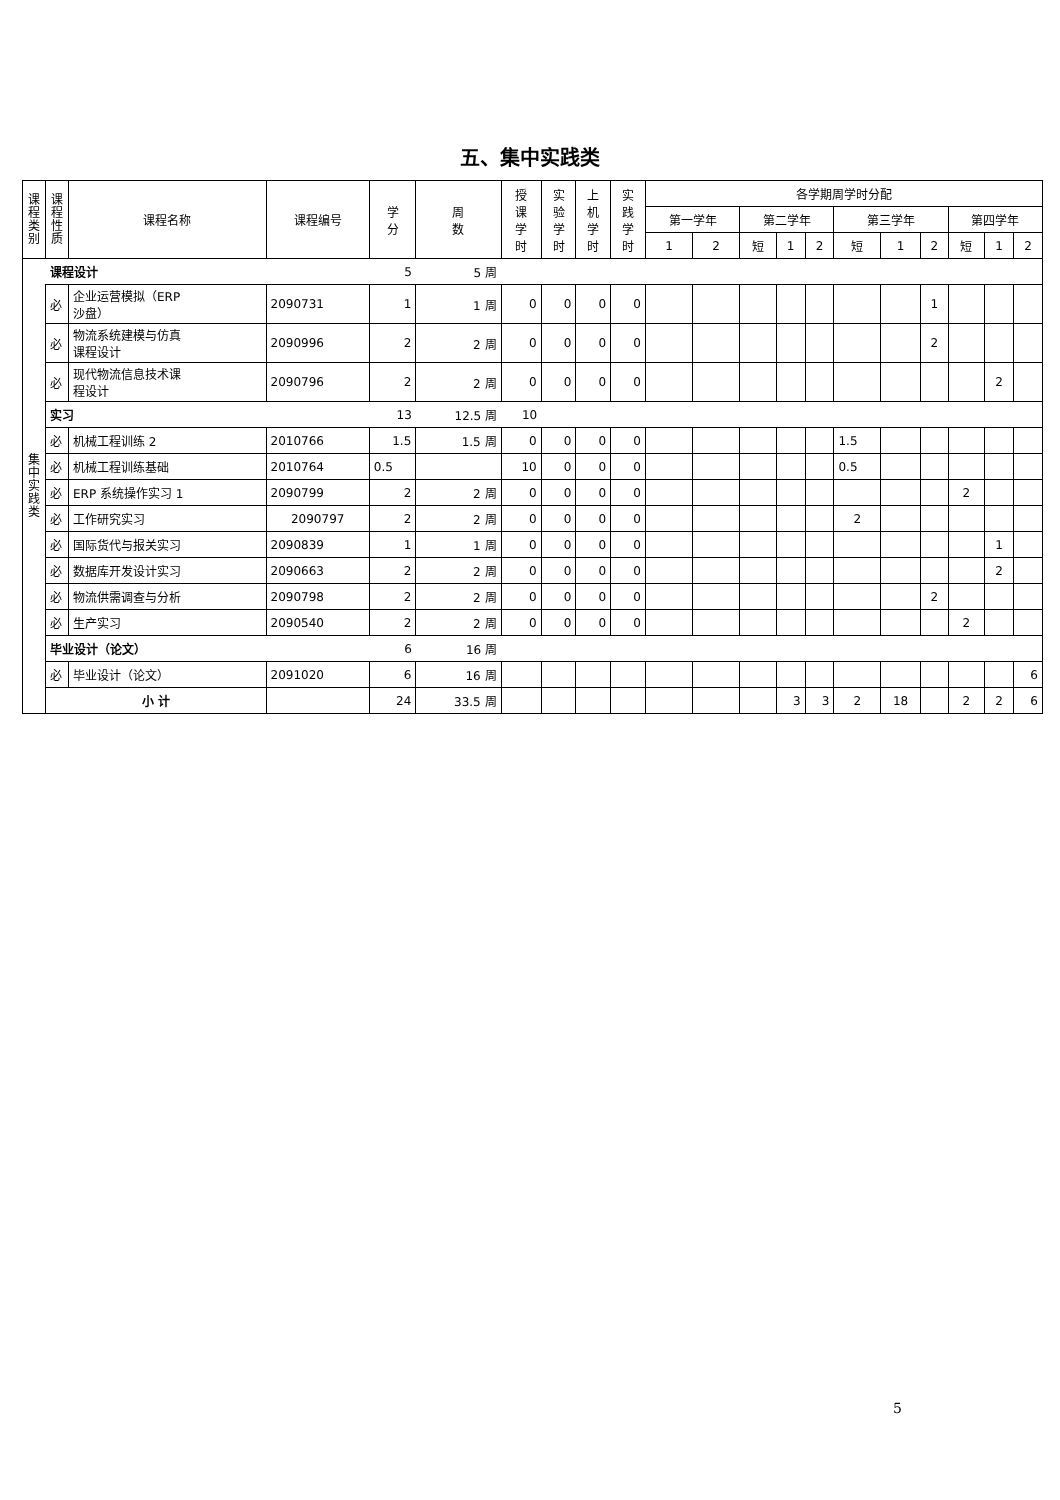五、集中实践类
| 课 程 类 别 | 课 程 性 质 | 课程名称 | 课程编号 | 学 分 | 周 数 | 授 课 学 时 | 实 验 学 时 | 上 机 学 时 | 实 践 学 时 | 各学期周学时分配 | | | | | | | | | | |
| --- | --- | --- | --- | --- | --- | --- | --- | --- | --- | --- | --- | --- | --- | --- | --- | --- | --- | --- | --- | --- |
| | | | | | | | | | | 第一学年 | | 第二学年 | | | 第三学年 | | | 第四学年 | | |
| | | | | | | | | | | 1 | 2 | 短 | 1 | 2 | 短 | 1 | 2 | 短 | 1 | 2 |
| 集 中 实 践 类 | 课程设计 | | | 5 | 5 周 | | | | | | | | | | | | | | | |
| | 必 | 企业运营模拟（ERP 沙盘） | 2090731 | 1 | 1 周 | 0 | 0 | 0 | 0 | | | | | | | | 1 | | | |
| | 必 | 物流系统建模与仿真 课程设计 | 2090996 | 2 | 2 周 | 0 | 0 | 0 | 0 | | | | | | | | 2 | | | |
| | 必 | 现代物流信息技术课 程设计 | 2090796 | 2 | 2 周 | 0 | 0 | 0 | 0 | | | | | | | | | | 2 | |
| | 实习 | | | 13 | 12.5 周 | 10 | | | | | | | | | | | | | | |
| | 必 | 机械工程训练 2 | 2010766 | 1.5 | 1.5 周 | 0 | 0 | 0 | 0 | | | | | | 1.5 | | | | | |
| | 必 | 机械工程训练基础 | 2010764 | 0.5 | | 10 | 0 | 0 | 0 | | | | | | 0.5 | | | | | |
| | 必 | ERP 系统操作实习 1 | 2090799 | 2 | 2 周 | 0 | 0 | 0 | 0 | | | | | | | | | 2 | | |
| | 必 | 工作研究实习 | 2090797 | 2 | 2 周 | 0 | 0 | 0 | 0 | | | | | | 2 | | | | | |
| | 必 | 国际货代与报关实习 | 2090839 | 1 | 1 周 | 0 | 0 | 0 | 0 | | | | | | | | | | 1 | |
| | 必 | 数据库开发设计实习 | 2090663 | 2 | 2 周 | 0 | 0 | 0 | 0 | | | | | | | | | | 2 | |
| | 必 | 物流供需调查与分析 | 2090798 | 2 | 2 周 | 0 | 0 | 0 | 0 | | | | | | | | 2 | | | |
| | 必 | 生产实习 | 2090540 | 2 | 2 周 | 0 | 0 | 0 | 0 | | | | | | | | | 2 | | |
| | 毕业设计（论文） | | | 6 | 16 周 | | | | | | | | | | | | | | | |
| | 必 | 毕业设计（论文） | 2091020 | 6 | 16 周 | | | | | | | | | | | | | | | 6 |
| | 小 计 | | | 24 | 33.5 周 | | | | | | | | 3 | 3 | 2 | 18 | | 2 | 2 | 6 |
5